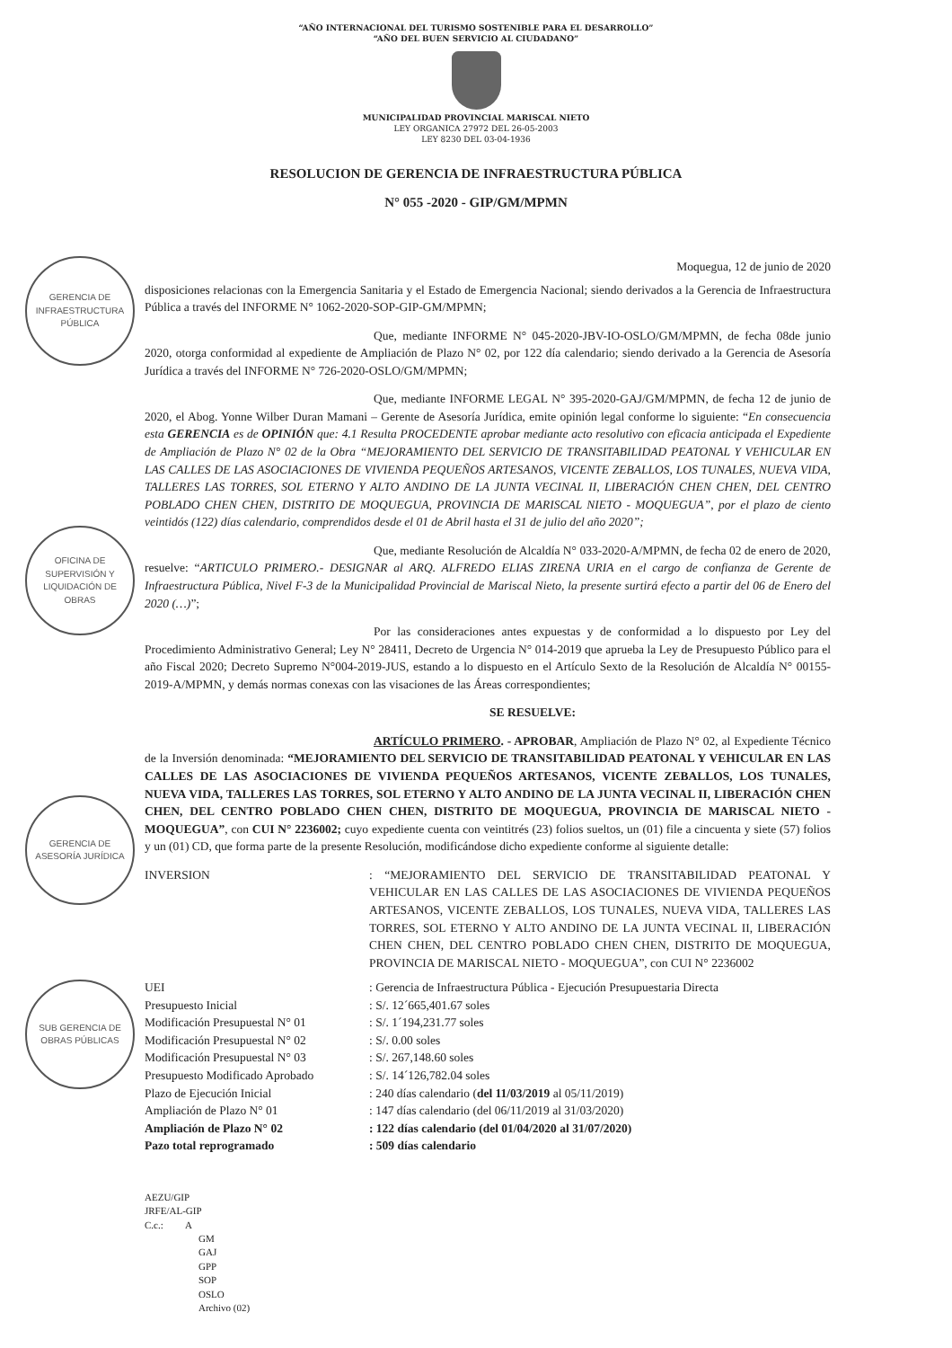GERENCIA DE INFRAESTRUCTURA PÚBLICA
OFICINA DE SUPERVISIÓN Y LIQUIDACIÓN DE OBRAS
GERENCIA DE ASESORÍA JURÍDICA
SUB GERENCIA DE OBRAS PÚBLICAS
“AÑO INTERNACIONAL DEL TURISMO SOSTENIBLE PARA EL DESARROLLO”
“AÑO DEL BUEN SERVICIO AL CIUDADANO”
MUNICIPALIDAD PROVINCIAL MARISCAL NIETO
LEY ORGANICA 27972 DEL 26-05-2003
LEY 8230 DEL 03-04-1936
RESOLUCION DE GERENCIA DE INFRAESTRUCTURA PÚBLICA
N° 055 -2020 - GIP/GM/MPMN
Moquegua, 12 de junio de 2020
disposiciones relacionas con la Emergencia Sanitaria y el Estado de Emergencia Nacional; siendo derivados a la Gerencia de Infraestructura Pública a través del INFORME N° 1062-2020-SOP-GIP-GM/MPMN;
Que, mediante INFORME N° 045-2020-JBV-IO-OSLO/GM/MPMN, de fecha 08de junio 2020, otorga conformidad al expediente de Ampliación de Plazo N° 02, por 122 día calendario; siendo derivado a la Gerencia de Asesoría Jurídica a través del INFORME N° 726-2020-OSLO/GM/MPMN;
Que, mediante INFORME LEGAL N° 395-2020-GAJ/GM/MPMN, de fecha 12 de junio de 2020, el Abog. Yonne Wilber Duran Mamani – Gerente de Asesoría Jurídica, emite opinión legal conforme lo siguiente: “En consecuencia esta GERENCIA es de OPINIÓN que: 4.1 Resulta PROCEDENTE aprobar mediante acto resolutivo con eficacia anticipada el Expediente de Ampliación de Plazo N° 02 de la Obra “MEJORAMIENTO DEL SERVICIO DE TRANSITABILIDAD PEATONAL Y VEHICULAR EN LAS CALLES DE LAS ASOCIACIONES DE VIVIENDA PEQUEÑOS ARTESANOS, VICENTE ZEBALLOS, LOS TUNALES, NUEVA VIDA, TALLERES LAS TORRES, SOL ETERNO Y ALTO ANDINO DE LA JUNTA VECINAL II, LIBERACIÓN CHEN CHEN, DEL CENTRO POBLADO CHEN CHEN, DISTRITO DE MOQUEGUA, PROVINCIA DE MARISCAL NIETO - MOQUEGUA”, por el plazo de ciento veintidós (122) días calendario, comprendidos desde el 01 de Abril hasta el 31 de julio del año 2020”;
Que, mediante Resolución de Alcaldía N° 033-2020-A/MPMN, de fecha 02 de enero de 2020, resuelve: “ARTICULO PRIMERO.- DESIGNAR al ARQ. ALFREDO ELIAS ZIRENA URIA en el cargo de confianza de Gerente de Infraestructura Pública, Nivel F-3 de la Municipalidad Provincial de Mariscal Nieto, la presente surtirá efecto a partir del 06 de Enero del 2020 (…)”;
Por las consideraciones antes expuestas y de conformidad a lo dispuesto por Ley del Procedimiento Administrativo General; Ley N° 28411, Decreto de Urgencia N° 014-2019 que aprueba la Ley de Presupuesto Público para el año Fiscal 2020; Decreto Supremo N°004-2019-JUS, estando a lo dispuesto en el Artículo Sexto de la Resolución de Alcaldía N° 00155-2019-A/MPMN, y demás normas conexas con las visaciones de las Áreas correspondientes;
SE RESUELVE:
ARTÍCULO PRIMERO. - APROBAR, Ampliación de Plazo N° 02, al Expediente Técnico de la Inversión denominada: “MEJORAMIENTO DEL SERVICIO DE TRANSITABILIDAD PEATONAL Y VEHICULAR EN LAS CALLES DE LAS ASOCIACIONES DE VIVIENDA PEQUEÑOS ARTESANOS, VICENTE ZEBALLOS, LOS TUNALES, NUEVA VIDA, TALLERES LAS TORRES, SOL ETERNO Y ALTO ANDINO DE LA JUNTA VECINAL II, LIBERACIÓN CHEN CHEN, DEL CENTRO POBLADO CHEN CHEN, DISTRITO DE MOQUEGUA, PROVINCIA DE MARISCAL NIETO - MOQUEGUA”, con CUI N° 2236002; cuyo expediente cuenta con veintitrés (23) folios sueltos, un (01) file a cincuenta y siete (57) folios y un (01) CD, que forma parte de la presente Resolución, modificándose dicho expediente conforme al siguiente detalle:
| INVERSION | : “MEJORAMIENTO DEL SERVICIO DE TRANSITABILIDAD PEATONAL Y VEHICULAR EN LAS CALLES DE LAS ASOCIACIONES DE VIVIENDA PEQUEÑOS ARTESANOS, VICENTE ZEBALLOS, LOS TUNALES, NUEVA VIDA, TALLERES LAS TORRES, SOL ETERNO Y ALTO ANDINO DE LA JUNTA VECINAL II, LIBERACIÓN CHEN CHEN, DEL CENTRO POBLADO CHEN CHEN, DISTRITO DE MOQUEGUA, PROVINCIA DE MARISCAL NIETO - MOQUEGUA”, con CUI N° 2236002 |
| UEI | : Gerencia de Infraestructura Pública - Ejecución Presupuestaria Directa |
| Presupuesto Inicial | : S/. 12´665,401.67 soles |
| Modificación Presupuestal N° 01 | : S/. 1´194,231.77 soles |
| Modificación Presupuestal N° 02 | : S/. 0.00 soles |
| Modificación Presupuestal N° 03 | : S/. 267,148.60 soles |
| Presupuesto Modificado Aprobado | : S/. 14´126,782.04 soles |
| Plazo de Ejecución Inicial | : 240 días calendario ( del 11/03/2019 al 05/11/2019) |
| Ampliación de Plazo N° 01 | : 147 días calendario (del 06/11/2019 al 31/03/2020) |
| Ampliación de Plazo N° 02 | : 122 días calendario (del 01/04/2020 al 31/07/2020) |
| Pazo total reprogramado | : 509 días calendario |
AEZU/GIP
JRFE/AL-GIP
C.c.: A
GM
GAJ
GPP
SOP
OSLO
Archivo (02)